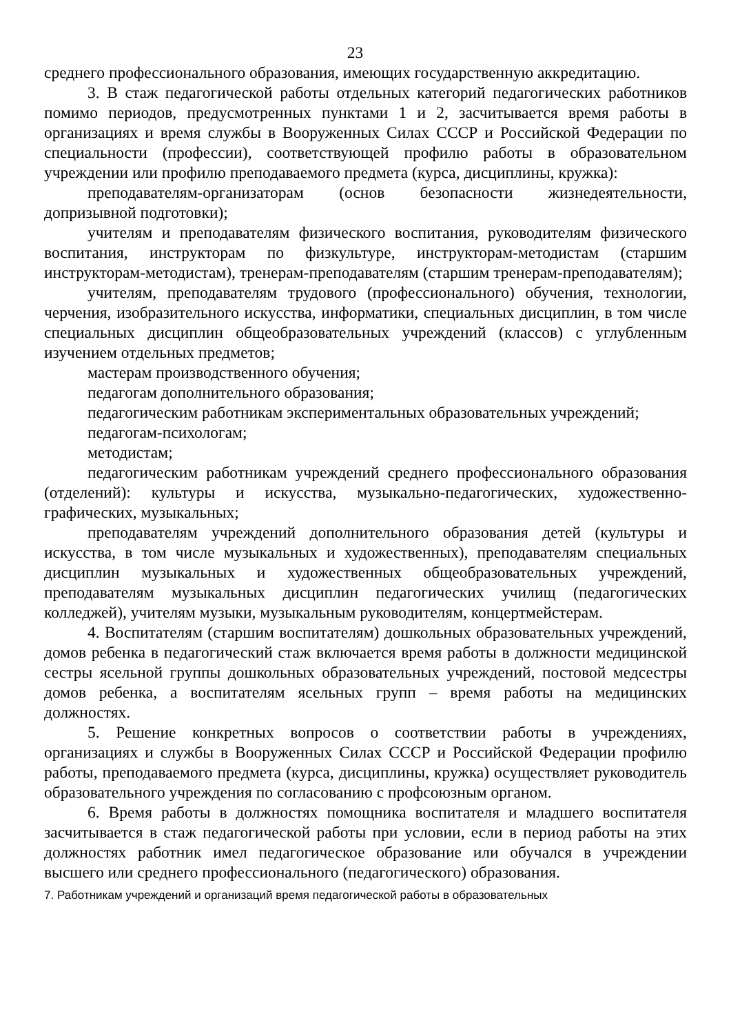23
среднего профессионального образования, имеющих государственную аккредитацию.
3. В стаж педагогической работы отдельных категорий педагогических работников помимо периодов, предусмотренных пунктами 1 и 2, засчитывается время работы в организациях и время службы в Вооруженных Силах СССР и Российской Федерации по специальности (профессии), соответствующей профилю работы в образовательном учреждении или профилю преподаваемого предмета (курса, дисциплины, кружка):
преподавателям-организаторам (основ безопасности жизнедеятельности, допризывной подготовки);
учителям и преподавателям физического воспитания, руководителям физического воспитания, инструкторам по физкультуре, инструкторам-методистам (старшим инструкторам-методистам), тренерам-преподавателям (старшим тренерам-преподавателям);
учителям, преподавателям трудового (профессионального) обучения, технологии, черчения, изобразительного искусства, информатики, специальных дисциплин, в том числе специальных дисциплин общеобразовательных учреждений (классов) с углубленным изучением отдельных предметов;
мастерам производственного обучения;
педагогам дополнительного образования;
педагогическим работникам экспериментальных образовательных учреждений;
педагогам-психологам;
методистам;
педагогическим работникам учреждений среднего профессионального образования (отделений): культуры и искусства, музыкально-педагогических, художественно-графических, музыкальных;
преподавателям учреждений дополнительного образования детей (культуры и искусства, в том числе музыкальных и художественных), преподавателям специальных дисциплин музыкальных и художественных общеобразовательных учреждений, преподавателям музыкальных дисциплин педагогических училищ (педагогических колледжей), учителям музыки, музыкальным руководителям, концертмейстерам.
4. Воспитателям (старшим воспитателям) дошкольных образовательных учреждений, домов ребенка в педагогический стаж включается время работы в должности медицинской сестры ясельной группы дошкольных образовательных учреждений, постовой медсестры домов ребенка, а воспитателям ясельных групп – время работы на медицинских должностях.
5. Решение конкретных вопросов о соответствии работы в учреждениях, организациях и службы в Вооруженных Силах СССР и Российской Федерации профилю работы, преподаваемого предмета (курса, дисциплины, кружка) осуществляет руководитель образовательного учреждения по согласованию с профсоюзным органом.
6. Время работы в должностях помощника воспитателя и младшего воспитателя засчитывается в стаж педагогической работы при условии, если в период работы на этих должностях работник имел педагогическое образование или обучался в учреждении высшего или среднего профессионального (педагогического) образования.
7. Работникам учреждений и организаций время педагогической работы в образовательных